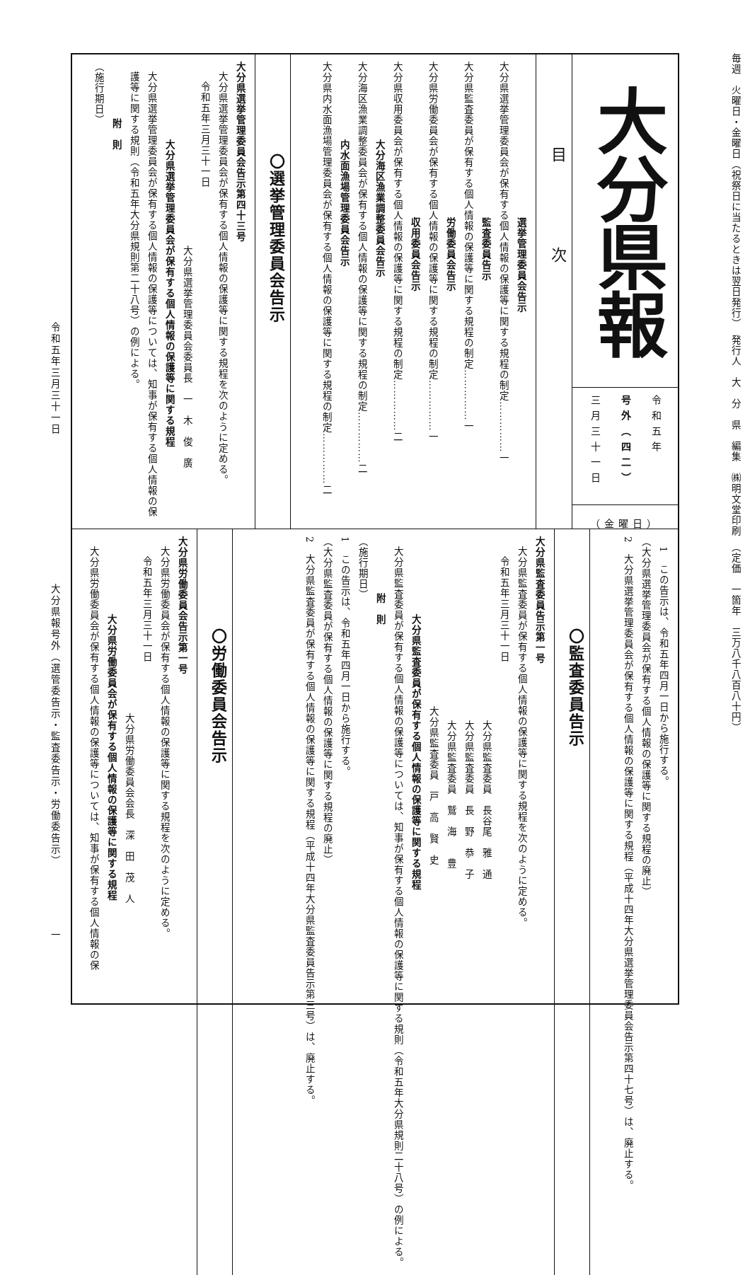毎週　火曜日・金曜日（祝祭日に当たるときは翌日発行）　発行人　大　分　県　編集　㈱明文堂印刷　（定価　一箇年　三万八千八百八十円）
大分県報
令和五年
号外（四二）
三月三十一日
（金曜日）
目次
選挙管理委員会告示
大分県選挙管理委員会が保有する個人情報の保護等に関する規程の制定……………一
監査委員告示
大分県監査委員が保有する個人情報の保護等に関する規程の制定……………一
労働委員会告示
大分県労働委員会が保有する個人情報の保護等に関する規程の制定……………一
収用委員会告示
大分県収用委員会が保有する個人情報の保護等に関する規程の制定……………二
大分海区漁業調整委員会告示
大分海区漁業調整委員会が保有する個人情報の保護等に関する規程の制定……………二
内水面漁場管理委員会告示
大分県内水面漁場管理委員会が保有する個人情報の保護等に関する規程の制定……………二
〇選挙管理委員会告示
大分県選挙管理委員会告示第四十三号
大分県選挙管理委員会が保有する個人情報の保護等に関する規程を次のように定める。
令和五年三月三十一日
大分県選挙管理委員会委員長　一　木　俊　廣
大分県選挙管理委員会が保有する個人情報の保護等に関する規程
大分県選挙管理委員会が保有する個人情報の保護等については、知事が保有する個人情報の保護等に関する規則（令和五年大分県規則第二十八号）の例による。
附　則
（施行期日）
1　この告示は、令和五年四月一日から施行する。
（大分県選挙管理委員会が保有する個人情報の保護等に関する規程の廃止）
2　大分県選挙管理委員会が保有する個人情報の保護等に関する規程（平成十四年大分県選挙管理委員会告示第四十七号）は、廃止する。
〇監査委員告示
大分県監査委員告示第一号
大分県監査委員が保有する個人情報の保護等に関する規程を次のように定める。
令和五年三月三十一日
大分県監査委員　長谷尾　雅　通
大分県監査委員　長　野　恭　子
大分県監査委員　鷲　海　　豊
大分県監査委員　戸　高　賢　史
大分県監査委員が保有する個人情報の保護等に関する規程
大分県監査委員が保有する個人情報の保護等については、知事が保有する個人情報の保護等に関する規則（令和五年大分県規則二十八号）の例による。
附　則
（施行期日）
1　この告示は、令和五年四月一日から施行する。
（大分県監査委員が保有する個人情報の保護等に関する規程の廃止）
2　大分県監査委員が保有する個人情報の保護等に関する規程（平成十四年大分県監査委員告示第三号）は、廃止する。
〇労働委員会告示
大分県労働委員会告示第一号
大分県労働委員会が保有する個人情報の保護等に関する規程を次のように定める。
令和五年三月三十一日
大分県労働委員会会長　深　田　茂　人
大分県労働委員会が保有する個人情報の保護等に関する規程
大分県労働委員会が保有する個人情報の保護等については、知事が保有する個人情報の保
令和五年三月三十一日 大分県報号外（選管委告示・監査委告示・労働委告示）　　　　　　一